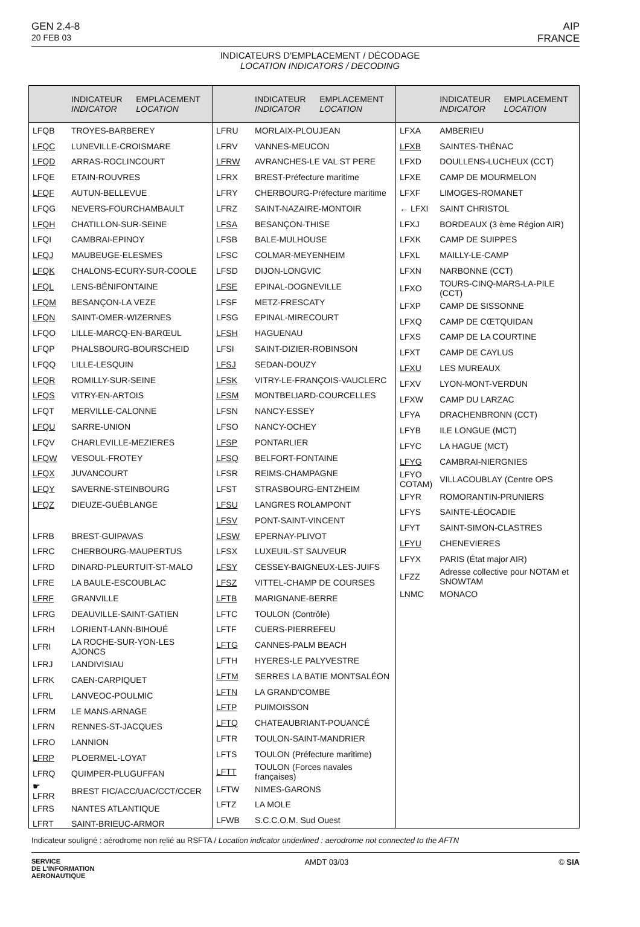GEN 2.4-8
20 FEB 03
AIP
FRANCE
INDICATEURS D'EMPLACEMENT / DÉCODAGE
LOCATION INDICATORS / DECODING
| | INDICATEUR INDICATOR | EMPLACEMENT LOCATION |
| --- | --- | --- |
| LFQB | TROYES-BARBEREY | |
| LFQC | LUNEVILLE-CROISMARE | |
| LFQD | ARRAS-ROCLINCOURT | |
| LFQE | ETAIN-ROUVRES | |
| LFQF | AUTUN-BELLEVUE | |
| LFQG | NEVERS-FOURCHAMBAULT | |
| LFQH | CHATILLON-SUR-SEINE | |
| LFQI | CAMBRAI-EPINOY | |
| LFQJ | MAUBEUGE-ELESMES | |
| LFQK | CHALONS-ECURY-SUR-COOLE | |
| LFQL | LENS-BÉNIFONTAINE | |
| LFQM | BESANÇON-LA VEZE | |
| LFQN | SAINT-OMER-WIZERNES | |
| LFQO | LILLE-MARCQ-EN-BARŒUL | |
| LFQP | PHALSBOURG-BOURSCHEID | |
| LFQQ | LILLE-LESQUIN | |
| LFQR | ROMILLY-SUR-SEINE | |
| LFQS | VITRY-EN-ARTOIS | |
| LFQT | MERVILLE-CALONNE | |
| LFQU | SARRE-UNION | |
| LFQV | CHARLEVILLE-MEZIERES | |
| LFQW | VESOUL-FROTEY | |
| LFQX | JUVANCOURT | |
| LFQY | SAVERNE-STEINBOURG | |
| LFQZ | DIEUZE-GUÉBLANGE | |
| LFRB | BREST-GUIPAVAS | |
| LFRC | CHERBOURG-MAUPERTUS | |
| LFRD | DINARD-PLEURTUIT-ST-MALO | |
| LFRE | LA BAULE-ESCOUBLAC | |
| LFRF | GRANVILLE | |
| LFRG | DEAUVILLE-SAINT-GATIEN | |
| LFRH | LORIENT-LANN-BIHOUÉ | |
| LFRI | LA ROCHE-SUR-YON-LES AJONCS | |
| LFRJ | LANDIVISIAU | |
| LFRK | CAEN-CARPIQUET | |
| LFRL | LANVEOC-POULMIC | |
| LFRM | LE MANS-ARNAGE | |
| LFRN | RENNES-ST-JACQUES | |
| LFRO | LANNION | |
| LFRP | PLOERMEL-LOYAT | |
| LFRQ | QUIMPER-PLUGUFFAN | |
| ☛ LFRR | BREST FIC/ACC/UAC/CCT/CCER | |
| LFRS | NANTES ATLANTIQUE | |
| LFRT | SAINT-BRIEUC-ARMOR | |
| | INDICATEUR INDICATOR | EMPLACEMENT LOCATION |
| --- | --- | --- |
| LFRU | MORLAIX-PLOUJEAN | |
| LFRV | VANNES-MEUCON | |
| LFRW | AVRANCHES-LE VAL ST PERE | |
| LFRX | BREST-Préfecture maritime | |
| LFRY | CHERBOURG-Préfecture maritime | |
| LFRZ | SAINT-NAZAIRE-MONTOIR | |
| LFSA | BESANÇON-THISE | |
| LFSB | BALE-MULHOUSE | |
| LFSC | COLMAR-MEYENHEIM | |
| LFSD | DIJON-LONGVIC | |
| LFSE | EPINAL-DOGNEVILLE | |
| LFSF | METZ-FRESCATY | |
| LFSG | EPINAL-MIRECOURT | |
| LFSH | HAGUENAU | |
| LFSI | SAINT-DIZIER-ROBINSON | |
| LFSJ | SEDAN-DOUZY | |
| LFSK | VITRY-LE-FRANÇOIS-VAUCLERC | |
| LFSM | MONTBELIARD-COURCELLES | |
| LFSN | NANCY-ESSEY | |
| LFSO | NANCY-OCHEY | |
| LFSP | PONTARLIER | |
| LFSQ | BELFORT-FONTAINE | |
| LFSR | REIMS-CHAMPAGNE | |
| LFST | STRASBOURG-ENTZHEIM | |
| LFSU | LANGRES ROLAMPONT | |
| LFSV | PONT-SAINT-VINCENT | |
| LFSW | EPERNAY-PLIVOT | |
| LFSX | LUXEUIL-ST SAUVEUR | |
| LFSY | CESSEY-BAIGNEUX-LES-JUIFS | |
| LFSZ | VITTEL-CHAMP DE COURSES | |
| LFTB | MARIGNANE-BERRE | |
| LFTC | TOULON (Contrôle) | |
| LFTF | CUERS-PIERREFEU | |
| LFTG | CANNES-PALM BEACH | |
| LFTH | HYERES-LE PALYVESTRE | |
| LFTM | SERRES LA BATIE MONTSALÉON | |
| LFTN | LA GRAND'COMBE | |
| LFTP | PUIMOISSON | |
| LFTQ | CHATEAUBRIANT-POUANCÉ | |
| LFTR | TOULON-SAINT-MANDRIER | |
| LFTS | TOULON (Préfecture maritime) | |
| LFTT | TOULON (Forces navales françaises) | |
| LFTW | NIMES-GARONS | |
| LFTZ | LA MOLE | |
| LFWB | S.C.C.O.M. Sud Ouest | |
| | INDICATEUR INDICATOR | EMPLACEMENT LOCATION |
| --- | --- | --- |
| LFXA | AMBERIEU | |
| LFXB | SAINTES-THÉNAC | |
| LFXD | DOULLENS-LUCHEUX (CCT) | |
| LFXE | CAMP DE MOURMELON | |
| LFXF | LIMOGES-ROMANET | |
| ← LFXI | SAINT CHRISTOL | |
| LFXJ | BORDEAUX (3 ème Région AIR) | |
| LFXK | CAMP DE SUIPPES | |
| LFXL | MAILLY-LE-CAMP | |
| LFXN | NARBONNE (CCT) | |
| LFXO | TOURS-CINQ-MARS-LA-PILE (CCT) | |
| LFXP | CAMP DE SISSONNE | |
| LFXQ | CAMP DE CŒTQUIDAN | |
| LFXS | CAMP DE LA COURTINE | |
| LFXT | CAMP DE CAYLUS | |
| LFXU | LES MUREAUX | |
| LFXV | LYON-MONT-VERDUN | |
| LFXW | CAMP DU LARZAC | |
| LFYA | DRACHENBRONN (CCT) | |
| LFYB | ILE LONGUE (MCT) | |
| LFYC | LA HAGUE (MCT) | |
| LFYG | CAMBRAI-NIERGNIES | |
| LFYO COTAM) | VILLACOUBLAY (Centre OPS | |
| LFYR | ROMORANTIN-PRUNIERS | |
| LFYS | SAINTE-LÉOCADIE | |
| LFYT | SAINT-SIMON-CLASTRES | |
| LFYU | CHENEVIERES | |
| LFYX | PARIS (État major AIR) | |
| LFZZ | Adresse collective pour NOTAM et SNOWTAM | |
| LNMC | MONACO | |
Indicateur souligné : aérodrome non relié au RSFTA / Location indicator underlined : aerodrome not connected to the AFTN
SERVICE
DE L'INFORMATION
AERONAUTIQUE
AMDT 03/03 © SIA